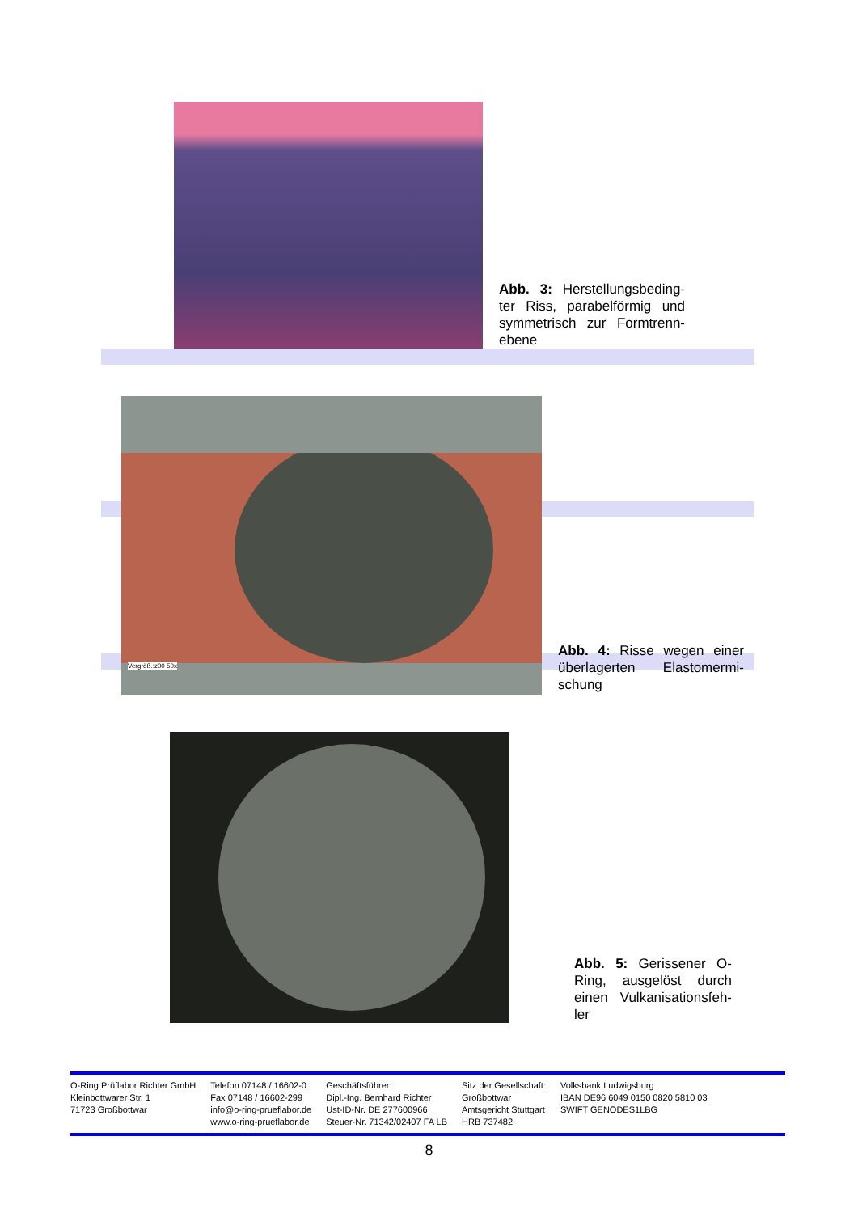Abb. 3: Herstellungsbeding-ter Riss, parabelförmig und symmetrisch zur Formtrenn-ebene
Vergröß.:z00 50x
Abb. 4: Risse wegen einer überlagerten Elastomermi-schung
Abb. 5: Gerissener O-Ring, ausgelöst durch einen Vulkanisationsfeh-ler
O-Ring Prüflabor Richter GmbH
Kleinbottwarer Str. 1
71723 Großbottwar
Telefon 07148 / 16602-0
Fax 07148 / 16602-299
info@o-ring-prueflabor.de
www.o-ring-prueflabor.de
Geschäftsführer:
Dipl.-Ing. Bernhard Richter
Ust-ID-Nr. DE 277600966
Steuer-Nr. 71342/02407 FA LB
Sitz der Gesellschaft:
Großbottwar
Amtsgericht Stuttgart
HRB 737482
Volksbank Ludwigsburg
IBAN DE96 6049 0150 0820 5810 03
SWIFT GENODES1LBG
8